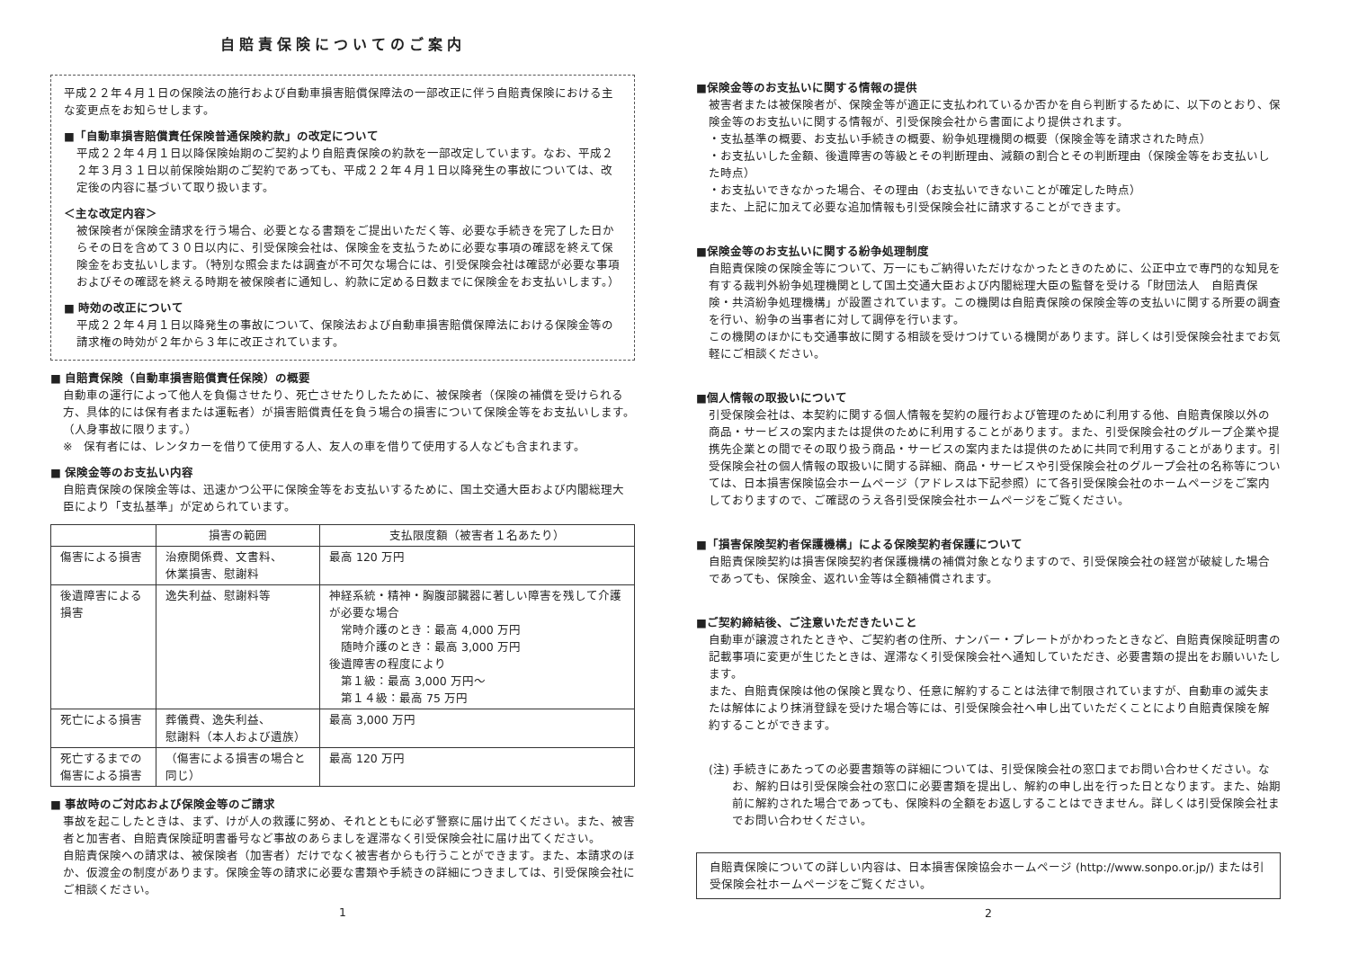自賠責保険についてのご案内
平成２２年４月１日の保険法の施行および自動車損害賠償保障法の一部改正に伴う自賠責保険における主な変更点をお知らせします。
■「自動車損害賠償責任保険普通保険約款」の改定について
平成２２年４月１日以降保険始期のご契約より自賠責保険の約款を一部改定しています。なお、平成２２年３月３１日以前保険始期のご契約であっても、平成２２年４月１日以降発生の事故については、改定後の内容に基づいて取り扱います。
＜主な改定内容＞
被保険者が保険金請求を行う場合、必要となる書類をご提出いただく等、必要な手続きを完了した日からその日を含めて３０日以内に、引受保険会社は、保険金を支払うために必要な事項の確認を終えて保険金をお支払いします。（特別な照会または調査が不可欠な場合には、引受保険会社は確認が必要な事項およびその確認を終える時期を被保険者に通知し、約款に定める日数までに保険金をお支払いします。）
■ 時効の改正について
平成２２年４月１日以降発生の事故について、保険法および自動車損害賠償保障法における保険金等の請求権の時効が２年から３年に改正されています。
■ 自賠責保険（自動車損害賠償責任保険）の概要
自動車の運行によって他人を負傷させたり、死亡させたりしたために、被保険者（保険の補償を受けられる方、具体的には保有者または運転者）が損害賠償責任を負う場合の損害について保険金等をお支払いします。（人身事故に限ります。）
※　保有者には、レンタカーを借りて使用する人、友人の車を借りて使用する人なども含まれます。
■ 保険金等のお支払い内容
自賠責保険の保険金等は、迅速かつ公平に保険金等をお支払いするために、国土交通大臣および内閣総理大臣により「支払基準」が定められています。
| | 損害の範囲 | 支払限度額（被害者１名あたり） |
| --- | --- | --- |
| 傷害による損害 | 治療関係費、文書料、 休業損害、慰謝料 | 最高 120 万円 |
| 後遺障害による損害 | 逸失利益、慰謝料等 | 神経系統・精神・胸腹部臓器に著しい障害を残して介護が必要な場合 常時介護のとき：最高 4,000 万円 随時介護のとき：最高 3,000 万円 後遺障害の程度により 第１級：最高 3,000 万円～ 第１４級：最高 75 万円 |
| 死亡による損害 | 葬儀費、逸失利益、 慰謝料（本人および遺族） | 最高 3,000 万円 |
| 死亡するまでの 傷害による損害 | （傷害による損害の場合と同じ） | 最高 120 万円 |
■ 事故時のご対応および保険金等のご請求
事故を起こしたときは、まず、けが人の救護に努め、それとともに必ず警察に届け出てください。また、被害者と加害者、自賠責保険証明書番号など事故のあらましを遅滞なく引受保険会社に届け出てください。
自賠責保険への請求は、被保険者（加害者）だけでなく被害者からも行うことができます。また、本請求のほか、仮渡金の制度があります。保険金等の請求に必要な書類や手続きの詳細につきましては、引受保険会社にご相談ください。
1
■保険金等のお支払いに関する情報の提供
被害者または被保険者が、保険金等が適正に支払われているか否かを自ら判断するために、以下のとおり、保険金等のお支払いに関する情報が、引受保険会社から書面により提供されます。
・支払基準の概要、お支払い手続きの概要、紛争処理機関の概要（保険金等を請求された時点）
・お支払いした金額、後遺障害の等級とその判断理由、減額の割合とその判断理由（保険金等をお支払いした時点）
・お支払いできなかった場合、その理由（お支払いできないことが確定した時点）
また、上記に加えて必要な追加情報も引受保険会社に請求することができます。
■保険金等のお支払いに関する紛争処理制度
自賠責保険の保険金等について、万一にもご納得いただけなかったときのために、公正中立で専門的な知見を有する裁判外紛争処理機関として国土交通大臣および内閣総理大臣の監督を受ける「財団法人　自賠責保険・共済紛争処理機構」が設置されています。この機関は自賠責保険の保険金等の支払いに関する所要の調査を行い、紛争の当事者に対して調停を行います。
この機関のほかにも交通事故に関する相談を受けつけている機関があります。詳しくは引受保険会社までお気軽にご相談ください。
■個人情報の取扱いについて
引受保険会社は、本契約に関する個人情報を契約の履行および管理のために利用する他、自賠責保険以外の商品・サービスの案内または提供のために利用することがあります。また、引受保険会社のグループ企業や提携先企業との間でその取り扱う商品・サービスの案内または提供のために共同で利用することがあります。引受保険会社の個人情報の取扱いに関する詳細、商品・サービスや引受保険会社のグループ会社の名称等については、日本損害保険協会ホームページ（アドレスは下記参照）にて各引受保険会社のホームページをご案内しておりますので、ご確認のうえ各引受保険会社ホームページをご覧ください。
■「損害保険契約者保護機構」による保険契約者保護について
自賠責保険契約は損害保険契約者保護機構の補償対象となりますので、引受保険会社の経営が破綻した場合であっても、保険金、返れい金等は全額補償されます。
■ご契約締結後、ご注意いただきたいこと
自動車が譲渡されたときや、ご契約者の住所、ナンバー・プレートがかわったときなど、自賠責保険証明書の記載事項に変更が生じたときは、遅滞なく引受保険会社へ通知していただき、必要書類の提出をお願いいたします。
また、自賠責保険は他の保険と異なり、任意に解約することは法律で制限されていますが、自動車の滅失または解体により抹消登録を受けた場合等には、引受保険会社へ申し出ていただくことにより自賠責保険を解約することができます。
(注) 手続きにあたっての必要書類等の詳細については、引受保険会社の窓口までお問い合わせください。なお、解約日は引受保険会社の窓口に必要書類を提出し、解約の申し出を行った日となります。また、始期前に解約された場合であっても、保険料の全額をお返しすることはできません。詳しくは引受保険会社までお問い合わせください。
自賠責保険についての詳しい内容は、日本損害保険協会ホームページ (http://www.sonpo.or.jp/) または引受保険会社ホームページをご覧ください。
2